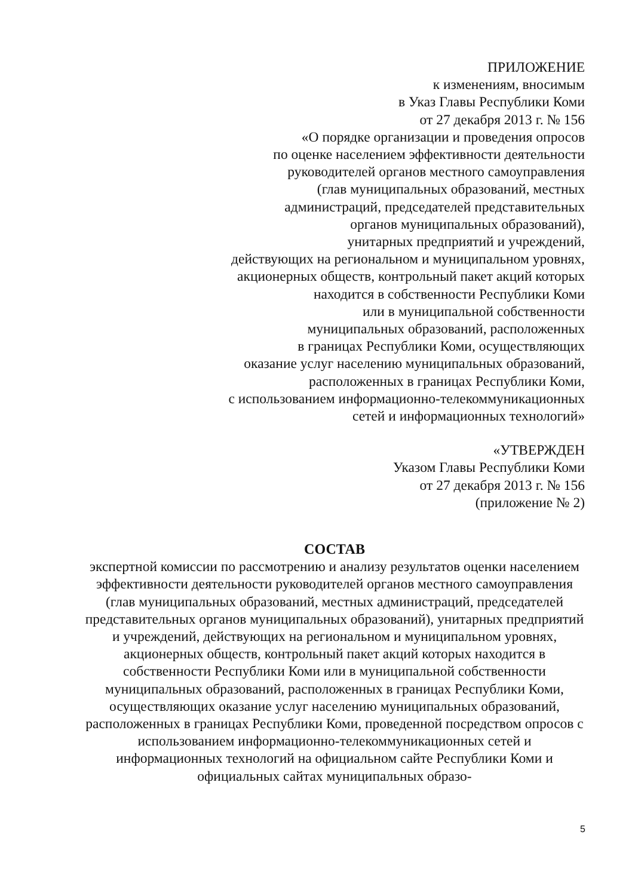ПРИЛОЖЕНИЕ
к изменениям, вносимым
в Указ Главы Республики Коми
от 27 декабря 2013 г. № 156
«О порядке организации и проведения опросов
по оценке населением эффективности деятельности
руководителей органов местного самоуправления
(глав муниципальных образований, местных
администраций, председателей представительных
органов муниципальных образований),
унитарных предприятий и учреждений,
действующих на региональном и муниципальном уровнях,
акционерных обществ, контрольный пакет акций которых
находится в собственности Республики Коми
или в муниципальной собственности
муниципальных образований, расположенных
в границах Республики Коми, осуществляющих
оказание услуг населению муниципальных образований,
расположенных в границах Республики Коми,
с использованием информационно-телекоммуникационных
сетей и информационных технологий»
«УТВЕРЖДЕН
Указом Главы Республики Коми
от 27 декабря 2013 г. № 156
(приложение № 2)
СОСТАВ
экспертной комиссии по рассмотрению и анализу результатов оценки населением эффективности деятельности руководителей органов местного самоуправления (глав муниципальных образований, местных администраций, председателей представительных органов муниципальных образований), унитарных предприятий и учреждений, действующих на региональном и муниципальном уровнях, акционерных обществ, контрольный пакет акций которых находится в собственности Республики Коми или в муниципальной собственности муниципальных образований, расположенных в границах Республики Коми, осуществляющих оказание услуг населению муниципальных образований, расположенных в границах Республики Коми, проведенной посредством опросов с использованием информационно-телекоммуникационных сетей и информационных технологий на официальном сайте Республики Коми и официальных сайтах муниципальных образо-
5